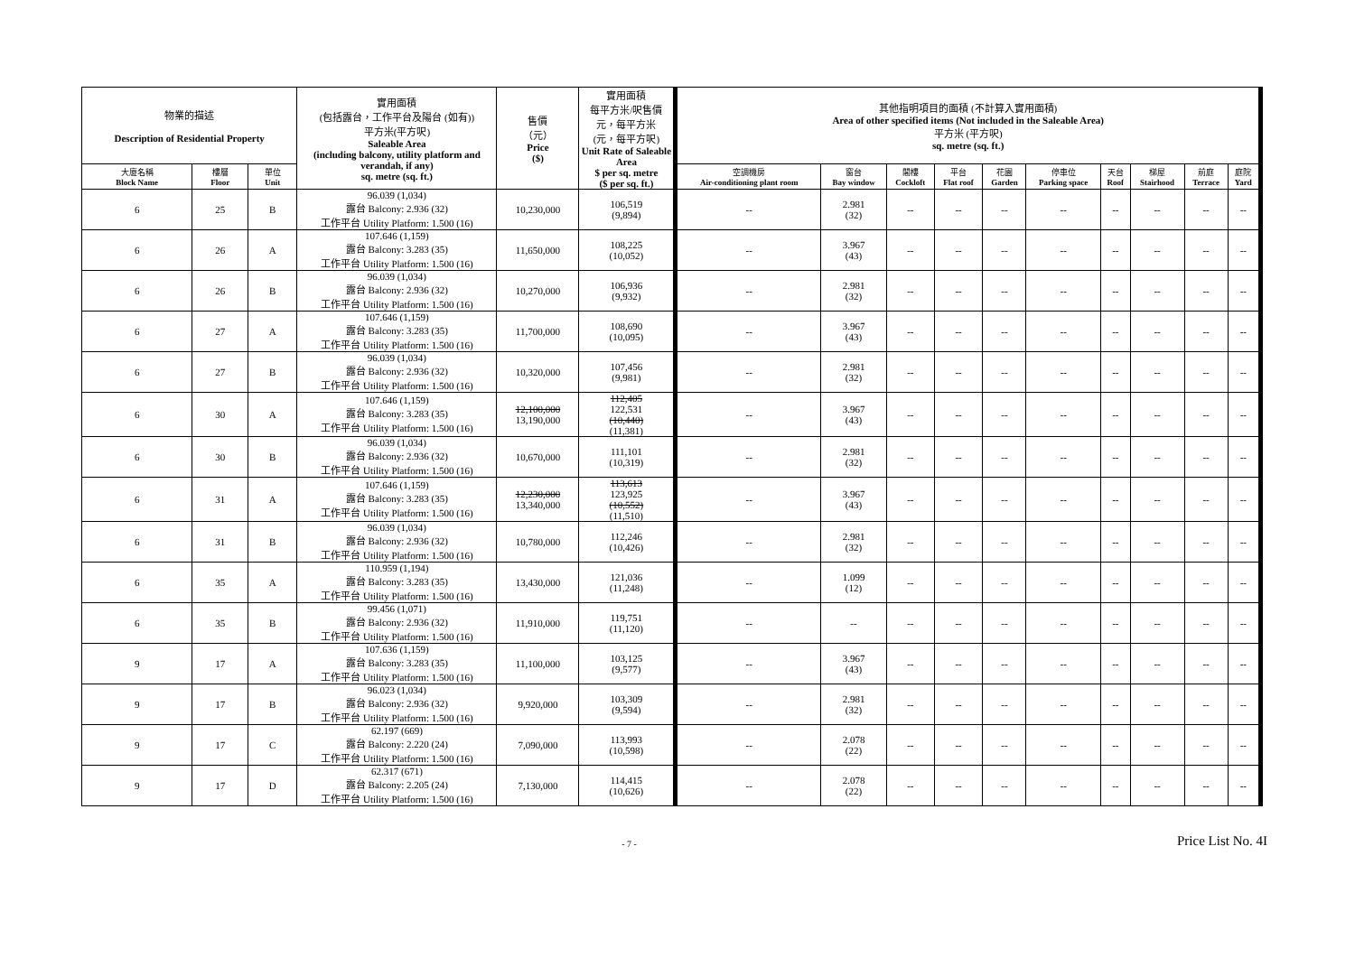| 物業的描述 Description of Residential Property | | | 實用面積 (包括露台，工作平台及陽台 (如有)) 平方米(平方呎) Saleable Area (including balcony, utility platform and verandah, if any) sq. metre (sq. ft.) | 售價 （元） Price ($) | 實用面積 每平方米/呎售價 元，每平方米 (元，每平方呎) Unit Rate of Saleable Area $ per sq. metre ($ per sq. ft.) | 其他指明項目的面積 (不計算入實用面積) Area of other specified items (Not included in the Saleable Area) 平方米 (平方呎) sq. metre (sq. ft.) | | | | | | | | | |
| --- | --- | --- | --- | --- | --- | --- | --- | --- | --- | --- | --- | --- | --- | --- | --- |
| 大廈名稱 Block Name | 樓層 Floor | 單位 Unit | | | | 空調機房 Air-conditioning plant room | 窗台 Bay window | 閣樓 Cockloft | 平台 Flat roof | 花園 Garden | 停車位 Parking space | 天台 Roof | 梯屋 Stairhood | 前庭 Terrace | 庭院 Yard |
| 6 | 25 | B | 96.039 (1,034) 露台 Balcony: 2.936 (32) 工作平台 Utility Platform: 1.500 (16) | 10,230,000 | 106,519 (9,894) | -- | 2.981 (32) | -- | -- | -- | -- | -- | -- | -- | -- |
| 6 | 26 | A | 107.646 (1,159) 露台 Balcony: 3.283 (35) 工作平台 Utility Platform: 1.500 (16) | 11,650,000 | 108,225 (10,052) | -- | 3.967 (43) | -- | -- | -- | -- | -- | -- | -- | -- |
| 6 | 26 | B | 96.039 (1,034) 露台 Balcony: 2.936 (32) 工作平台 Utility Platform: 1.500 (16) | 10,270,000 | 106,936 (9,932) | -- | 2.981 (32) | -- | -- | -- | -- | -- | -- | -- | -- |
| 6 | 27 | A | 107.646 (1,159) 露台 Balcony: 3.283 (35) 工作平台 Utility Platform: 1.500 (16) | 11,700,000 | 108,690 (10,095) | -- | 3.967 (43) | -- | -- | -- | -- | -- | -- | -- | -- |
| 6 | 27 | B | 96.039 (1,034) 露台 Balcony: 2.936 (32) 工作平台 Utility Platform: 1.500 (16) | 10,320,000 | 107,456 (9,981) | -- | 2.981 (32) | -- | -- | -- | -- | -- | -- | -- | -- |
| 6 | 30 | A | 107.646 (1,159) 露台 Balcony: 3.283 (35) 工作平台 Utility Platform: 1.500 (16) | 12,100,000 13,190,000 | 112,405 122,531 (10,440) (11,381) | -- | 3.967 (43) | -- | -- | -- | -- | -- | -- | -- | -- |
| 6 | 30 | B | 96.039 (1,034) 露台 Balcony: 2.936 (32) 工作平台 Utility Platform: 1.500 (16) | 10,670,000 | 111,101 (10,319) | -- | 2.981 (32) | -- | -- | -- | -- | -- | -- | -- | -- |
| 6 | 31 | A | 107.646 (1,159) 露台 Balcony: 3.283 (35) 工作平台 Utility Platform: 1.500 (16) | 12,230,000 13,340,000 | 113,613 123,925 (10,552) (11,510) | -- | 3.967 (43) | -- | -- | -- | -- | -- | -- | -- | -- |
| 6 | 31 | B | 96.039 (1,034) 露台 Balcony: 2.936 (32) 工作平台 Utility Platform: 1.500 (16) | 10,780,000 | 112,246 (10,426) | -- | 2.981 (32) | -- | -- | -- | -- | -- | -- | -- | -- |
| 6 | 35 | A | 110.959 (1,194) 露台 Balcony: 3.283 (35) 工作平台 Utility Platform: 1.500 (16) | 13,430,000 | 121,036 (11,248) | -- | 1.099 (12) | -- | -- | -- | -- | -- | -- | -- | -- |
| 6 | 35 | B | 99.456 (1,071) 露台 Balcony: 2.936 (32) 工作平台 Utility Platform: 1.500 (16) | 11,910,000 | 119,751 (11,120) | -- | -- | -- | -- | -- | -- | -- | -- | -- | -- |
| 9 | 17 | A | 107.636 (1,159) 露台 Balcony: 3.283 (35) 工作平台 Utility Platform: 1.500 (16) | 11,100,000 | 103,125 (9,577) | -- | 3.967 (43) | -- | -- | -- | -- | -- | -- | -- | -- |
| 9 | 17 | B | 96.023 (1,034) 露台 Balcony: 2.936 (32) 工作平台 Utility Platform: 1.500 (16) | 9,920,000 | 103,309 (9,594) | -- | 2.981 (32) | -- | -- | -- | -- | -- | -- | -- | -- |
| 9 | 17 | C | 62.197 (669) 露台 Balcony: 2.220 (24) 工作平台 Utility Platform: 1.500 (16) | 7,090,000 | 113,993 (10,598) | -- | 2.078 (22) | -- | -- | -- | -- | -- | -- | -- | -- |
| 9 | 17 | D | 62.317 (671) 露台 Balcony: 2.205 (24) 工作平台 Utility Platform: 1.500 (16) | 7,130,000 | 114,415 (10,626) | -- | 2.078 (22) | -- | -- | -- | -- | -- | -- | -- | -- |
- 7 -
Price List No. 4I